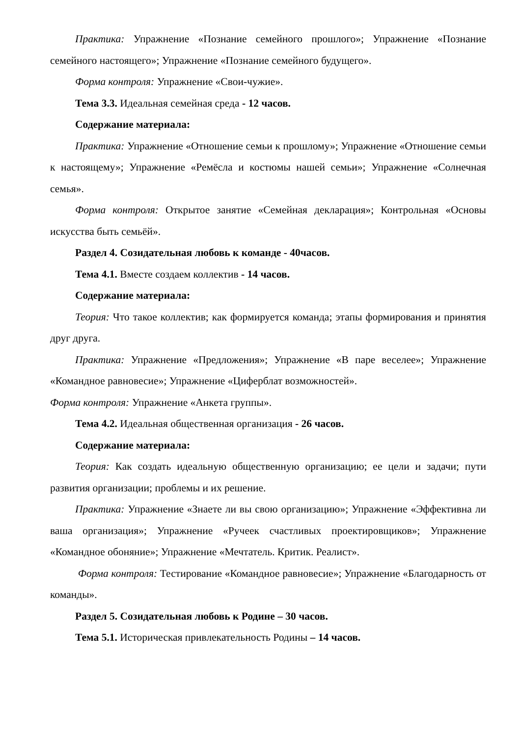Практика: Упражнение «Познание семейного прошлого»; Упражнение «Познание семейного настоящего»; Упражнение «Познание семейного будущего».
Форма контроля: Упражнение «Свои-чужие».
Тема 3.3. Идеальная семейная среда - 12 часов.
Содержание материала:
Практика: Упражнение «Отношение семьи к прошлому»; Упражнение «Отношение семьи к настоящему»; Упражнение «Ремёсла и костюмы нашей семьи»; Упражнение «Солнечная семья».
Форма контроля: Открытое занятие «Семейная декларация»; Контрольная «Основы искусства быть семьёй».
Раздел 4. Созидательная любовь к команде - 40часов.
Тема 4.1. Вместе создаем коллектив - 14 часов.
Содержание материала:
Теория: Что такое коллектив; как формируется команда; этапы формирования и принятия друг друга.
Практика: Упражнение «Предложения»; Упражнение «В паре веселее»; Упражнение «Командное равновесие»; Упражнение «Циферблат возможностей».
Форма контроля: Упражнение «Анкета группы».
Тема 4.2. Идеальная общественная организация - 26 часов.
Содержание материала:
Теория: Как создать идеальную общественную организацию; ее цели и задачи; пути развития организации; проблемы и их решение.
Практика: Упражнение «Знаете ли вы свою организацию»; Упражнение «Эффективна ли ваша организация»; Упражнение «Ручеек счастливых проектировщиков»; Упражнение «Командное обоняние»; Упражнение «Мечтатель. Критик. Реалист».
Форма контроля: Тестирование «Командное равновесие»; Упражнение «Благодарность от команды».
Раздел 5. Созидательная любовь к Родине – 30 часов.
Тема 5.1. Историческая привлекательность Родины – 14 часов.